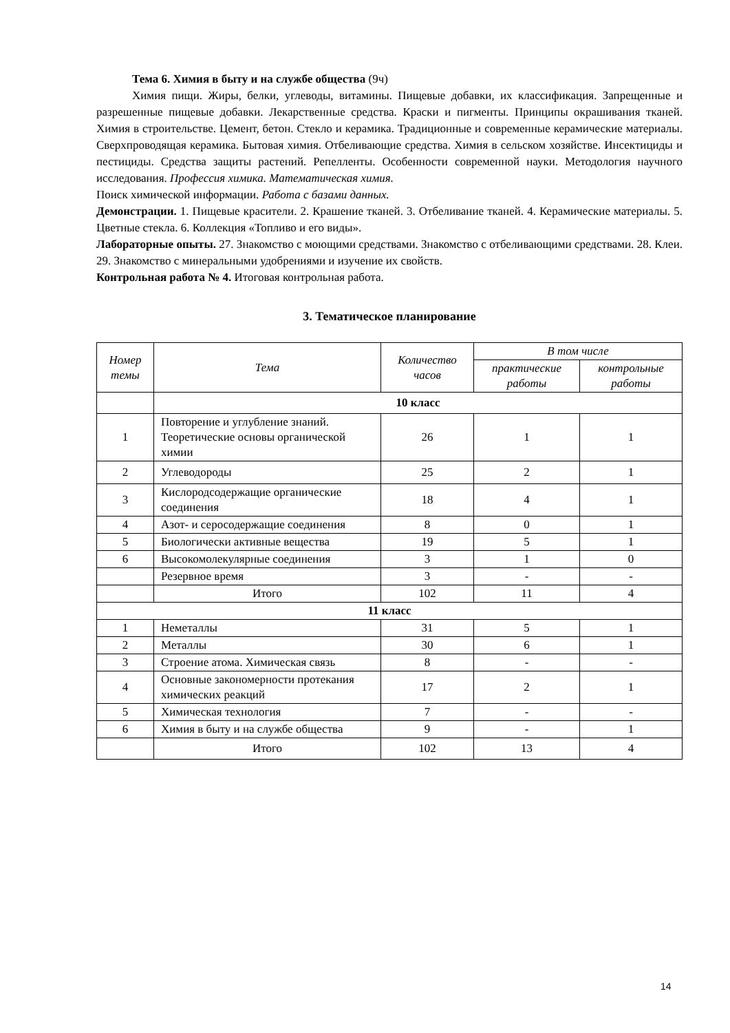Тема 6. Химия в быту и на службе общества (9ч)
Химия пищи. Жиры, белки, углеводы, витамины. Пищевые добавки, их классификация. Запрещенные и разрешенные пищевые добавки. Лекарственные средства. Краски и пигменты. Принципы окрашивания тканей. Химия в строительстве. Цемент, бетон. Стекло и керамика. Традиционные и современные керамические материалы. Сверхпроводящая керамика. Бытовая химия. Отбеливающие средства. Химия в сельском хозяйстве. Инсектициды и пестициды. Средства защиты растений. Репелленты. Особенности современной науки. Методология научного исследования. Профессия химика. Математическая химия.
Поиск химической информации. Работа с базами данных.
Демонстрации. 1. Пищевые красители. 2. Крашение тканей. 3. Отбеливание тканей. 4. Керамические материалы. 5. Цветные стекла. 6. Коллекция «Топливо и его виды».
Лабораторные опыты. 27. Знакомство с моющими средствами. Знакомство с отбеливающими средствами. 28. Клеи. 29. Знакомство с минеральными удобрениями и изучение их свойств.
Контрольная работа № 4. Итоговая контрольная работа.
3. Тематическое планирование
| Номер темы | Тема | Количество часов | В том числе | |
| --- | --- | --- | --- | --- |
| | | | практические работы | контрольные работы |
| | 10 класс | | | |
| 1 | Повторение и углубление знаний. Теоретические основы органической химии | 26 | 1 | 1 |
| 2 | Углеводороды | 25 | 2 | 1 |
| 3 | Кислородсодержащие органические соединения | 18 | 4 | 1 |
| 4 | Азот- и серосодержащие соединения | 8 | 0 | 1 |
| 5 | Биологически активные вещества | 19 | 5 | 1 |
| 6 | Высокомолекулярные соединения | 3 | 1 | 0 |
| | Резервное время | 3 | - | - |
| | Итого | 102 | 11 | 4 |
| 11 класс | | | | |
| 1 | Неметаллы | 31 | 5 | 1 |
| 2 | Металлы | 30 | 6 | 1 |
| 3 | Строение атома. Химическая связь | 8 | - | - |
| 4 | Основные закономерности протекания химических реакций | 17 | 2 | 1 |
| 5 | Химическая технология | 7 | - | - |
| 6 | Химия в быту и на службе общества | 9 | - | 1 |
| | Итого | 102 | 13 | 4 |
14